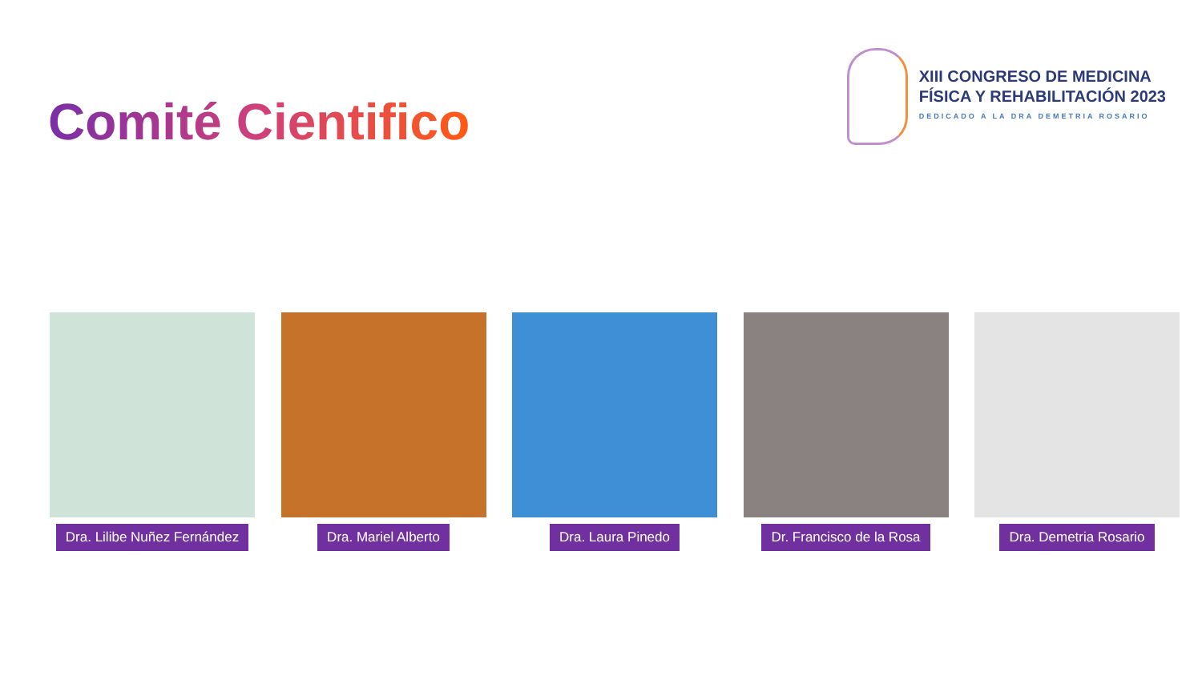Comité Cientifico
XIII CONGRESO DE MEDICINA
FÍSICA Y REHABILITACIÓN 2023
DEDICADO A LA DRA DEMETRIA ROSARIO
Dra. Lilibe Nuñez Fernández
Dra. Mariel Alberto Dra. Laura Pinedo Dr. Francisco de la Rosa Dra. Demetria Rosario